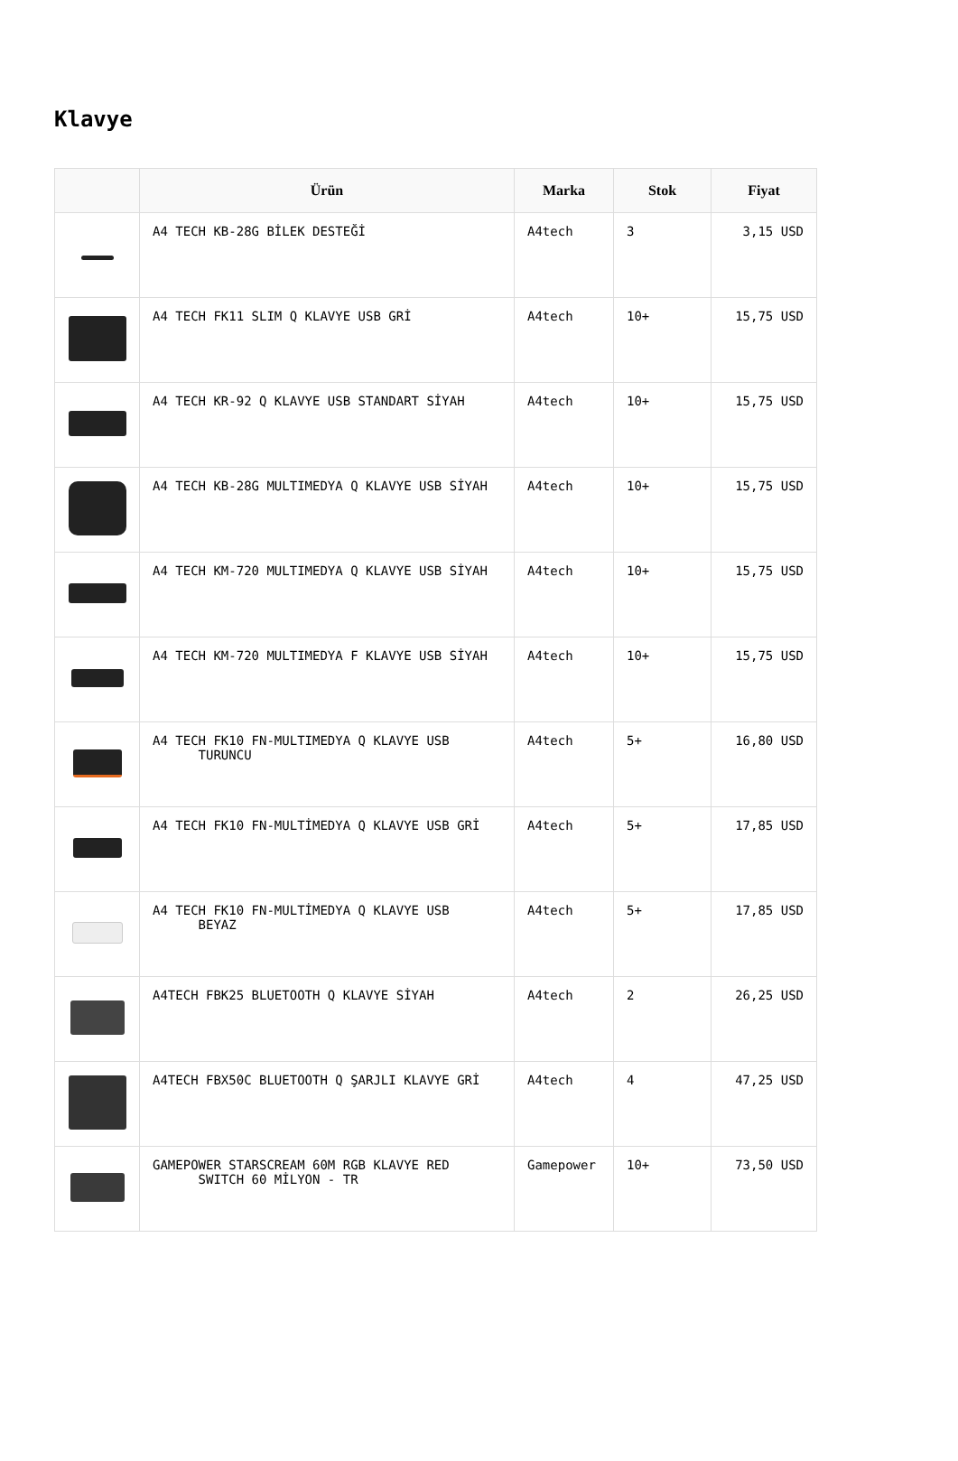Klavye
| | Ürün | Marka | Stok | Fiyat |
| --- | --- | --- | --- | --- |
| | A4 TECH KB-28G BİLEK DESTEĞİ | A4tech | 3 | 3,15 USD |
| | A4 TECH FK11 SLIM Q KLAVYE USB GRİ | A4tech | 10+ | 15,75 USD |
| | A4 TECH KR-92 Q KLAVYE USB STANDART SİYAH | A4tech | 10+ | 15,75 USD |
| | A4 TECH KB-28G MULTIMEDYA Q KLAVYE USB SİYAH | A4tech | 10+ | 15,75 USD |
| | A4 TECH KM-720 MULTIMEDYA Q KLAVYE USB SİYAH | A4tech | 10+ | 15,75 USD |
| | A4 TECH KM-720 MULTIMEDYA F KLAVYE USB SİYAH | A4tech | 10+ | 15,75 USD |
| | A4 TECH FK10 FN-MULTIMEDYA Q KLAVYE USB TURUNCU | A4tech | 5+ | 16,80 USD |
| | A4 TECH FK10 FN-MULTİMEDYA Q KLAVYE USB GRİ | A4tech | 5+ | 17,85 USD |
| | A4 TECH FK10 FN-MULTİMEDYA Q KLAVYE USB BEYAZ | A4tech | 5+ | 17,85 USD |
| | A4TECH FBK25 BLUETOOTH Q KLAVYE SİYAH | A4tech | 2 | 26,25 USD |
| | A4TECH FBX50C BLUETOOTH Q ŞARJLI KLAVYE GRİ | A4tech | 4 | 47,25 USD |
| | GAMEPOWER STARSCREAM 60M RGB KLAVYE RED SWITCH 60 MİLYON - TR | Gamepower | 10+ | 73,50 USD |